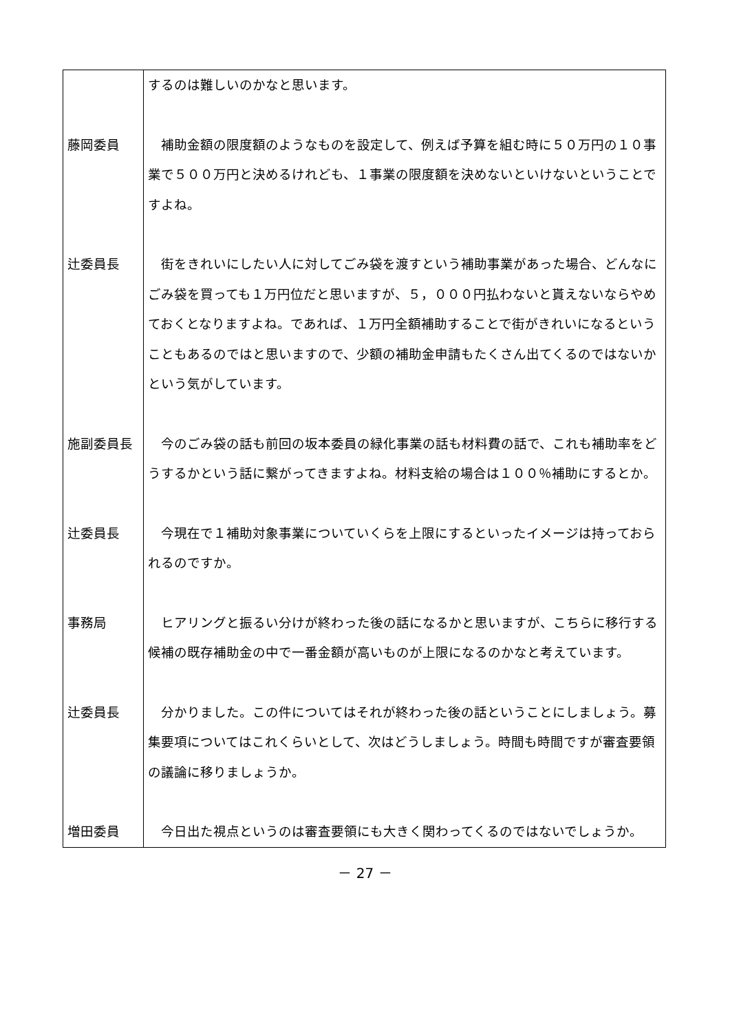| | するのは難しいのかなと思います。 |
| 藤岡委員 | 補助金額の限度額のようなものを設定して、例えば予算を組む時に５０万円の１０事業で５００万円と決めるけれども、１事業の限度額を決めないといけないということですよね。 |
| 辻委員長 | 街をきれいにしたい人に対してごみ袋を渡すという補助事業があった場合、どんなにごみ袋を買っても１万円位だと思いますが、５，０００円払わないと貰えないならやめておくとなりますよね。であれば、１万円全額補助することで街がきれいになるということもあるのではと思いますので、少額の補助金申請もたくさん出てくるのではないかという気がしています。 |
| 施副委員長 | 今のごみ袋の話も前回の坂本委員の緑化事業の話も材料費の話で、これも補助率をどうするかという話に繋がってきますよね。材料支給の場合は１００％補助にするとか。 |
| 辻委員長 | 今現在で１補助対象事業についていくらを上限にするといったイメージは持っておられるのですか。 |
| 事務局 | ヒアリングと振るい分けが終わった後の話になるかと思いますが、こちらに移行する候補の既存補助金の中で一番金額が高いものが上限になるのかなと考えています。 |
| 辻委員長 | 分かりました。この件についてはそれが終わった後の話ということにしましょう。募集要項についてはこれくらいとして、次はどうしましょう。時間も時間ですが審査要領の議論に移りましょうか。 |
| 増田委員 | 今日出た視点というのは審査要領にも大きく関わってくるのではないでしょうか。 |
－ 27 －